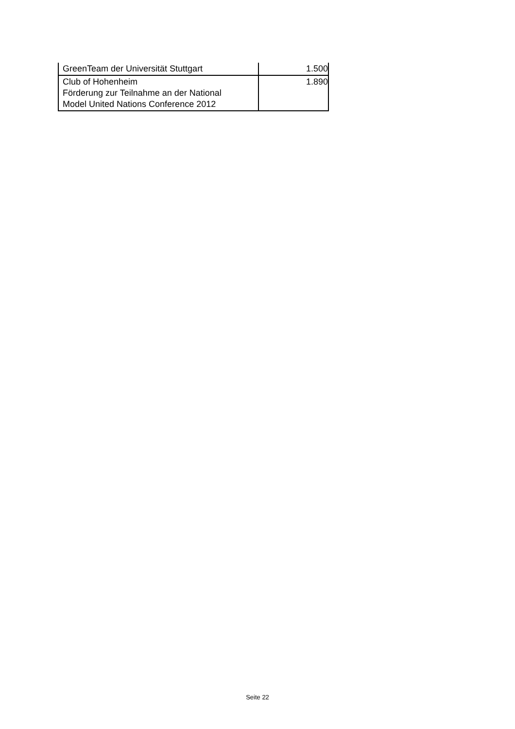| GreenTeam der Universität Stuttgart | 1.500 |
| Club of Hohenheim Förderung zur Teilnahme an der National Model United Nations Conference 2012 | 1.890 |
Seite 22